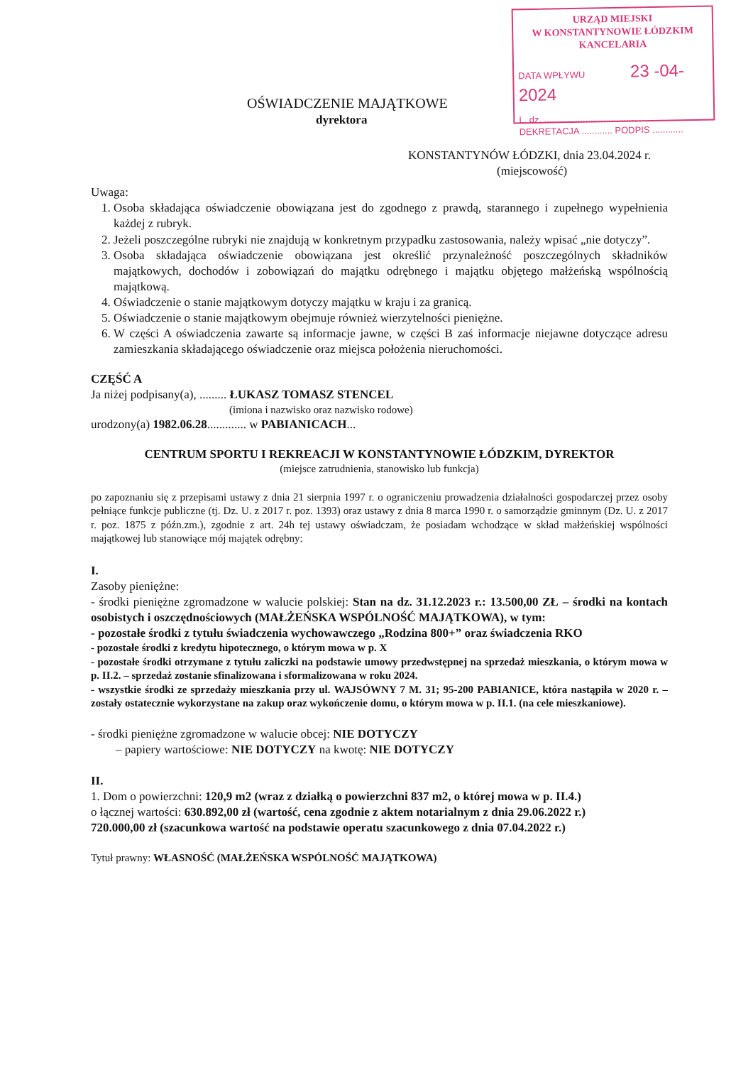URZĄD MIEJSKI
W KONSTANTYNOWIE ŁÓDZKIM
KANCELARIA
DATA WPŁYWU 23 -04- 2024
L. dz. ....................................
DEKRETACJA ............ PODPIS ............
OŚWIADCZENIE MAJĄTKOWE
dyrektora
KONSTANTYNÓW ŁÓDZKI, dnia 23.04.2024 r.
(miejscowość)
Uwaga:
1. Osoba składająca oświadczenie obowiązana jest do zgodnego z prawdą, starannego i zupełnego wypełnienia każdej z rubryk.
2. Jeżeli poszczególne rubryki nie znajdują w konkretnym przypadku zastosowania, należy wpisać „nie dotyczy”.
3. Osoba składająca oświadczenie obowiązana jest określić przynależność poszczególnych składników majątkowych, dochodów i zobowiązań do majątku odrębnego i majątku objętego małżeńską wspólnością majątkową.
4. Oświadczenie o stanie majątkowym dotyczy majątku w kraju i za granicą.
5. Oświadczenie o stanie majątkowym obejmuje również wierzytelności pieniężne.
6. W części A oświadczenia zawarte są informacje jawne, w części B zaś informacje niejawne dotyczące adresu zamieszkania składającego oświadczenie oraz miejsca położenia nieruchomości.
CZĘŚĆ A
Ja niżej podpisany(a), ......... ŁUKASZ TOMASZ STENCEL
(imiona i nazwisko oraz nazwisko rodowe)
urodzony(a) 1982.06.28............. w PABIANICACH...
CENTRUM SPORTU I REKREACJI W KONSTANTYNOWIE ŁÓDZKIM, DYREKTOR
(miejsce zatrudnienia, stanowisko lub funkcja)
po zapoznaniu się z przepisami ustawy z dnia 21 sierpnia 1997 r. o ograniczeniu prowadzenia działalności gospodarczej przez osoby pełniące funkcje publiczne (tj. Dz. U. z 2017 r. poz. 1393) oraz ustawy z dnia 8 marca 1990 r. o samorządzie gminnym (Dz. U. z 2017 r. poz. 1875 z późn.zm.), zgodnie z art. 24h tej ustawy oświadczam, że posiadam wchodzące w skład małżeńskiej wspólności majątkowej lub stanowiące mój majątek odrębny:
I.
Zasoby pieniężne:
- środki pieniężne zgromadzone w walucie polskiej: Stan na dz. 31.12.2023 r.: 13.500,00 ZŁ – środki na kontach osobistych i oszczędnościowych (MAŁŻEŃSKA WSPÓLNOŚĆ MAJĄTKOWA), w tym:
- pozostałe środki z tytułu świadczenia wychowawczego „Rodzina 800+” oraz świadczenia RKO
- pozostałe środki z kredytu hipotecznego, o którym mowa w p. X
- pozostałe środki otrzymane z tytułu zaliczki na podstawie umowy przedwstępnej na sprzedaż mieszkania, o którym mowa w p. II.2. – sprzedaż zostanie sfinalizowana i sformalizowana w roku 2024.
- wszystkie środki ze sprzedaży mieszkania przy ul. WAJSÓWNY 7 M. 31; 95-200 PABIANICE, która nastąpiła w 2020 r. – zostały ostatecznie wykorzystane na zakup oraz wykończenie domu, o którym mowa w p. II.1. (na cele mieszkaniowe).
- środki pieniężne zgromadzone w walucie obcej: NIE DOTYCZY
– papiery wartościowe: NIE DOTYCZY na kwotę: NIE DOTYCZY
II.
1. Dom o powierzchni: 120,9 m2 (wraz z działką o powierzchni 837 m2, o której mowa w p. II.4.)
o łącznej wartości: 630.892,00 zł (wartość, cena zgodnie z aktem notarialnym z dnia 29.06.2022 r.)
720.000,00 zł (szacunkowa wartość na podstawie operatu szacunkowego z dnia 07.04.2022 r.)
Tytuł prawny: WŁASNOŚĆ (MAŁŻEŃSKA WSPÓLNOŚĆ MAJĄTKOWA)